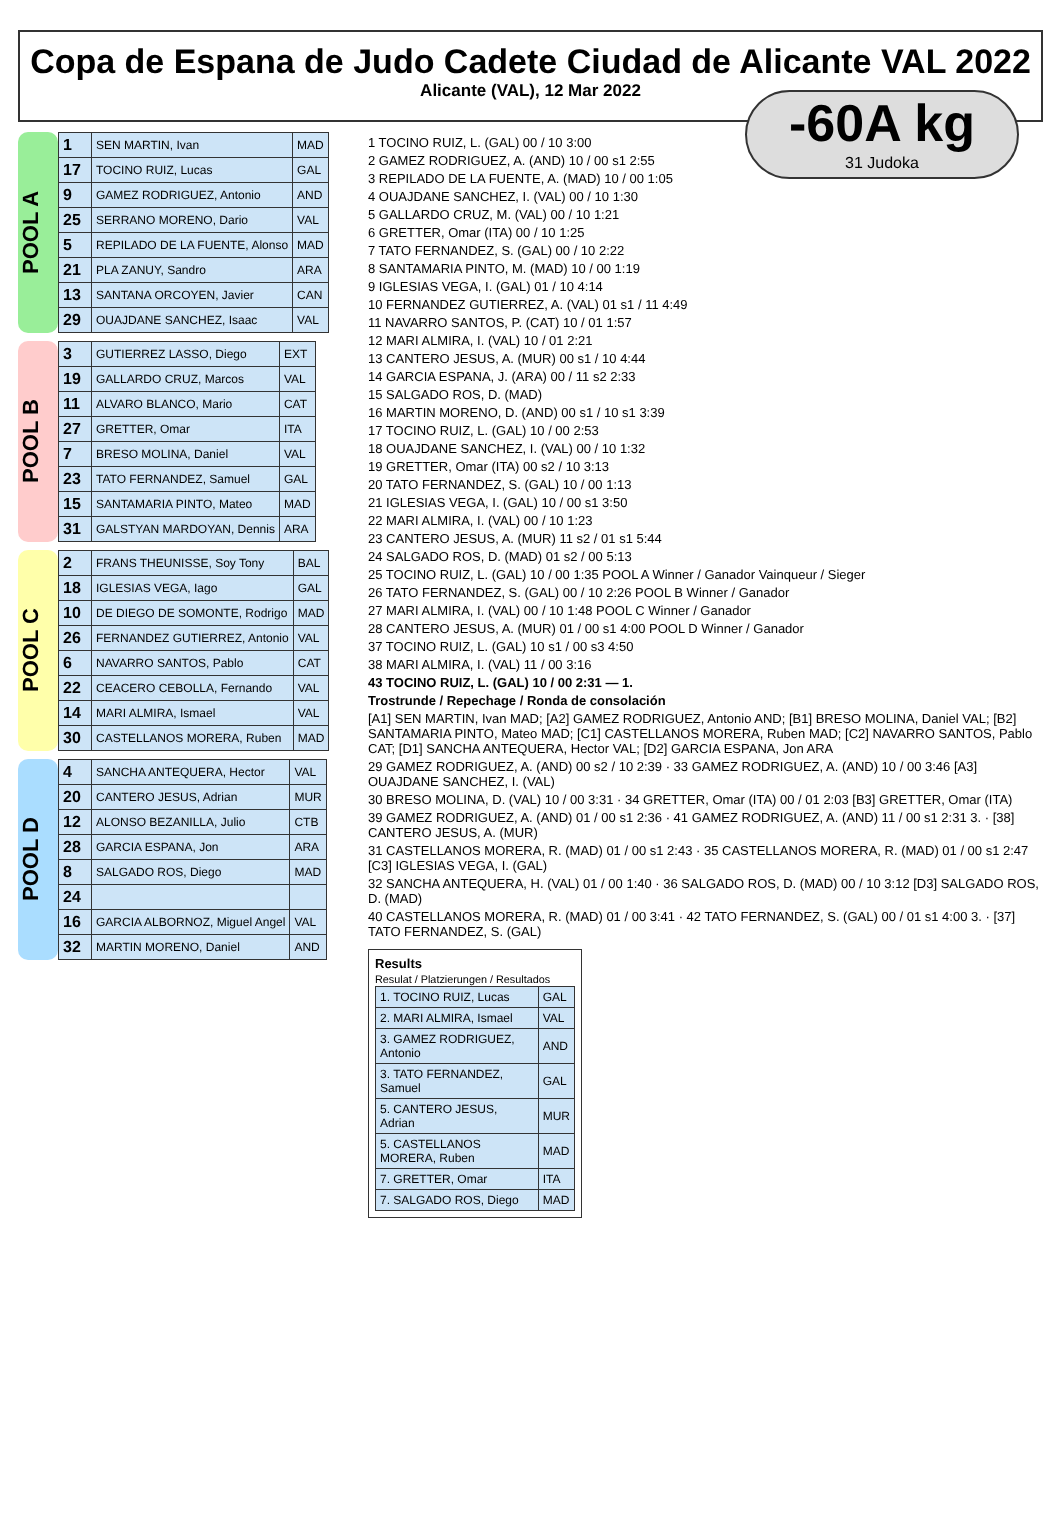Copa de Espana de Judo Cadete Ciudad de Alicante VAL 2022
Alicante (VAL), 12 Mar 2022
-60A kg
31 Judoka
POOL A
| 1 | SEN MARTIN, Ivan | MAD |
| 17 | TOCINO RUIZ, Lucas | GAL |
| 9 | GAMEZ RODRIGUEZ, Antonio | AND |
| 25 | SERRANO MORENO, Dario | VAL |
| 5 | REPILADO DE LA FUENTE, Alonso | MAD |
| 21 | PLA ZANUY, Sandro | ARA |
| 13 | SANTANA ORCOYEN, Javier | CAN |
| 29 | OUAJDANE SANCHEZ, Isaac | VAL |
POOL B
| 3 | GUTIERREZ LASSO, Diego | EXT |
| 19 | GALLARDO CRUZ, Marcos | VAL |
| 11 | ALVARO BLANCO, Mario | CAT |
| 27 | GRETTER, Omar | ITA |
| 7 | BRESO MOLINA, Daniel | VAL |
| 23 | TATO FERNANDEZ, Samuel | GAL |
| 15 | SANTAMARIA PINTO, Mateo | MAD |
| 31 | GALSTYAN MARDOYAN, Dennis | ARA |
POOL C
| 2 | FRANS THEUNISSE, Soy Tony | BAL |
| 18 | IGLESIAS VEGA, Iago | GAL |
| 10 | DE DIEGO DE SOMONTE, Rodrigo | MAD |
| 26 | FERNANDEZ GUTIERREZ, Antonio | VAL |
| 6 | NAVARRO SANTOS, Pablo | CAT |
| 22 | CEACERO CEBOLLA, Fernando | VAL |
| 14 | MARI ALMIRA, Ismael | VAL |
| 30 | CASTELLANOS MORERA, Ruben | MAD |
POOL D
| 4 | SANCHA ANTEQUERA, Hector | VAL |
| 20 | CANTERO JESUS, Adrian | MUR |
| 12 | ALONSO BEZANILLA, Julio | CTB |
| 28 | GARCIA ESPANA, Jon | ARA |
| 8 | SALGADO ROS, Diego | MAD |
| 24 | | |
| 16 | GARCIA ALBORNOZ, Miguel Angel | VAL |
| 32 | MARTIN MORENO, Daniel | AND |
1 TOCINO RUIZ, L. (GAL) 00 / 10 3:00
2 GAMEZ RODRIGUEZ, A. (AND) 10 / 00 s1 2:55
3 REPILADO DE LA FUENTE, A. (MAD) 10 / 00 1:05
4 OUAJDANE SANCHEZ, I. (VAL) 00 / 10 1:30
5 GALLARDO CRUZ, M. (VAL) 00 / 10 1:21
6 GRETTER, Omar (ITA) 00 / 10 1:25
7 TATO FERNANDEZ, S. (GAL) 00 / 10 2:22
8 SANTAMARIA PINTO, M. (MAD) 10 / 00 1:19
9 IGLESIAS VEGA, I. (GAL) 01 / 10 4:14
10 FERNANDEZ GUTIERREZ, A. (VAL) 01 s1 / 11 4:49
11 NAVARRO SANTOS, P. (CAT) 10 / 01 1:57
12 MARI ALMIRA, I. (VAL) 10 / 01 2:21
13 CANTERO JESUS, A. (MUR) 00 s1 / 10 4:44
14 GARCIA ESPANA, J. (ARA) 00 / 11 s2 2:33
15 SALGADO ROS, D. (MAD)
16 MARTIN MORENO, D. (AND) 00 s1 / 10 s1 3:39
17 TOCINO RUIZ, L. (GAL) 10 / 00 2:53
18 OUAJDANE SANCHEZ, I. (VAL) 00 / 10 1:32
19 GRETTER, Omar (ITA) 00 s2 / 10 3:13
20 TATO FERNANDEZ, S. (GAL) 10 / 00 1:13
21 IGLESIAS VEGA, I. (GAL) 10 / 00 s1 3:50
22 MARI ALMIRA, I. (VAL) 00 / 10 1:23
23 CANTERO JESUS, A. (MUR) 11 s2 / 01 s1 5:44
24 SALGADO ROS, D. (MAD) 01 s2 / 00 5:13
25 TOCINO RUIZ, L. (GAL) 10 / 00 1:35 POOL A Winner / Ganador Vainqueur / Sieger
26 TATO FERNANDEZ, S. (GAL) 00 / 10 2:26 POOL B Winner / Ganador
27 MARI ALMIRA, I. (VAL) 00 / 10 1:48 POOL C Winner / Ganador
28 CANTERO JESUS, A. (MUR) 01 / 00 s1 4:00 POOL D Winner / Ganador
37 TOCINO RUIZ, L. (GAL) 10 s1 / 00 s3 4:50
38 MARI ALMIRA, I. (VAL) 11 / 00 3:16
43 TOCINO RUIZ, L. (GAL) 10 / 00 2:31 — 1.
Trostrunde / Repechage / Ronda de consolación
[A1] SEN MARTIN, Ivan MAD; [A2] GAMEZ RODRIGUEZ, Antonio AND; [B1] BRESO MOLINA, Daniel VAL; [B2] SANTAMARIA PINTO, Mateo MAD; [C1] CASTELLANOS MORERA, Ruben MAD; [C2] NAVARRO SANTOS, Pablo CAT; [D1] SANCHA ANTEQUERA, Hector VAL; [D2] GARCIA ESPANA, Jon ARA
29 GAMEZ RODRIGUEZ, A. (AND) 00 s2 / 10 2:39 · 33 GAMEZ RODRIGUEZ, A. (AND) 10 / 00 3:46 [A3] OUAJDANE SANCHEZ, I. (VAL)
30 BRESO MOLINA, D. (VAL) 10 / 00 3:31 · 34 GRETTER, Omar (ITA) 00 / 01 2:03 [B3] GRETTER, Omar (ITA)
39 GAMEZ RODRIGUEZ, A. (AND) 01 / 00 s1 2:36 · 41 GAMEZ RODRIGUEZ, A. (AND) 11 / 00 s1 2:31 3. · [38] CANTERO JESUS, A. (MUR)
31 CASTELLANOS MORERA, R. (MAD) 01 / 00 s1 2:43 · 35 CASTELLANOS MORERA, R. (MAD) 01 / 00 s1 2:47 [C3] IGLESIAS VEGA, I. (GAL)
32 SANCHA ANTEQUERA, H. (VAL) 01 / 00 1:40 · 36 SALGADO ROS, D. (MAD) 00 / 10 3:12 [D3] SALGADO ROS, D. (MAD)
40 CASTELLANOS MORERA, R. (MAD) 01 / 00 3:41 · 42 TATO FERNANDEZ, S. (GAL) 00 / 01 s1 4:00 3. · [37] TATO FERNANDEZ, S. (GAL)
Results
Resulat / Platzierungen / Resultados
| 1. TOCINO RUIZ, Lucas | GAL |
| 2. MARI ALMIRA, Ismael | VAL |
| 3. GAMEZ RODRIGUEZ, Antonio | AND |
| 3. TATO FERNANDEZ, Samuel | GAL |
| 5. CANTERO JESUS, Adrian | MUR |
| 5. CASTELLANOS MORERA, Ruben | MAD |
| 7. GRETTER, Omar | ITA |
| 7. SALGADO ROS, Diego | MAD |